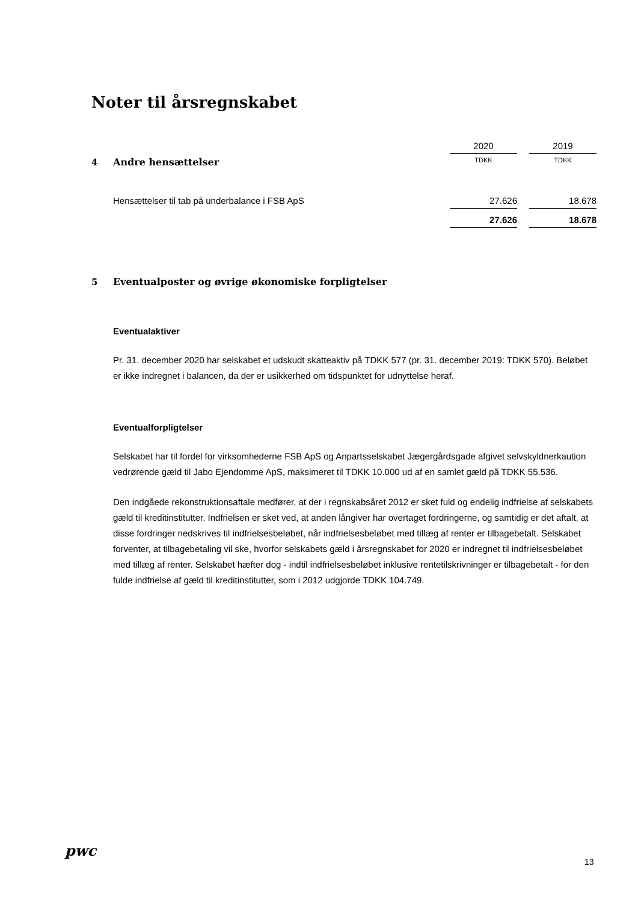Noter til årsregnskabet
| | 2020 | | 2019 |
| 4 Andre hensættelser | TDKK | | TDKK |
| Hensættelser til tab på underbalance i FSB ApS | 27.626 | | 18.678 |
| | 27.626 | | 18.678 |
5 Eventualposter og øvrige økonomiske forpligtelser
Eventualaktiver
Pr. 31. december 2020 har selskabet et udskudt skatteaktiv på TDKK 577 (pr. 31. december 2019: TDKK 570). Beløbet er ikke indregnet i balancen, da der er usikkerhed om tidspunktet for udnyttelse heraf.
Eventualforpligtelser
Selskabet har til fordel for virksomhederne FSB ApS og Anpartsselskabet Jægergårdsgade afgivet selvskyldnerkaution vedrørende gæld til Jabo Ejendomme ApS, maksimeret til TDKK 10.000 ud af en samlet gæld på TDKK 55.536.
Den indgåede rekonstruktionsaftale medfører, at der i regnskabsåret 2012 er sket fuld og endelig indfrielse af selskabets gæld til kreditinstitutter. Indfrielsen er sket ved, at anden långiver har overtaget fordringerne, og samtidig er det aftalt, at disse fordringer nedskrives til indfrielsesbeløbet, når indfrielsesbeløbet med tillæg af renter er tilbagebetalt. Selskabet forventer, at tilbagebetaling vil ske, hvorfor selskabets gæld i årsregnskabet for 2020 er indregnet til indfrielsesbeløbet med tillæg af renter. Selskabet hæfter dog - indtil indfrielsesbeløbet inklusive rentetilskrivninger er tilbagebetalt - for den fulde indfrielse af gæld til kreditinstitutter, som i 2012 udgjorde TDKK 104.749.
pwc
13